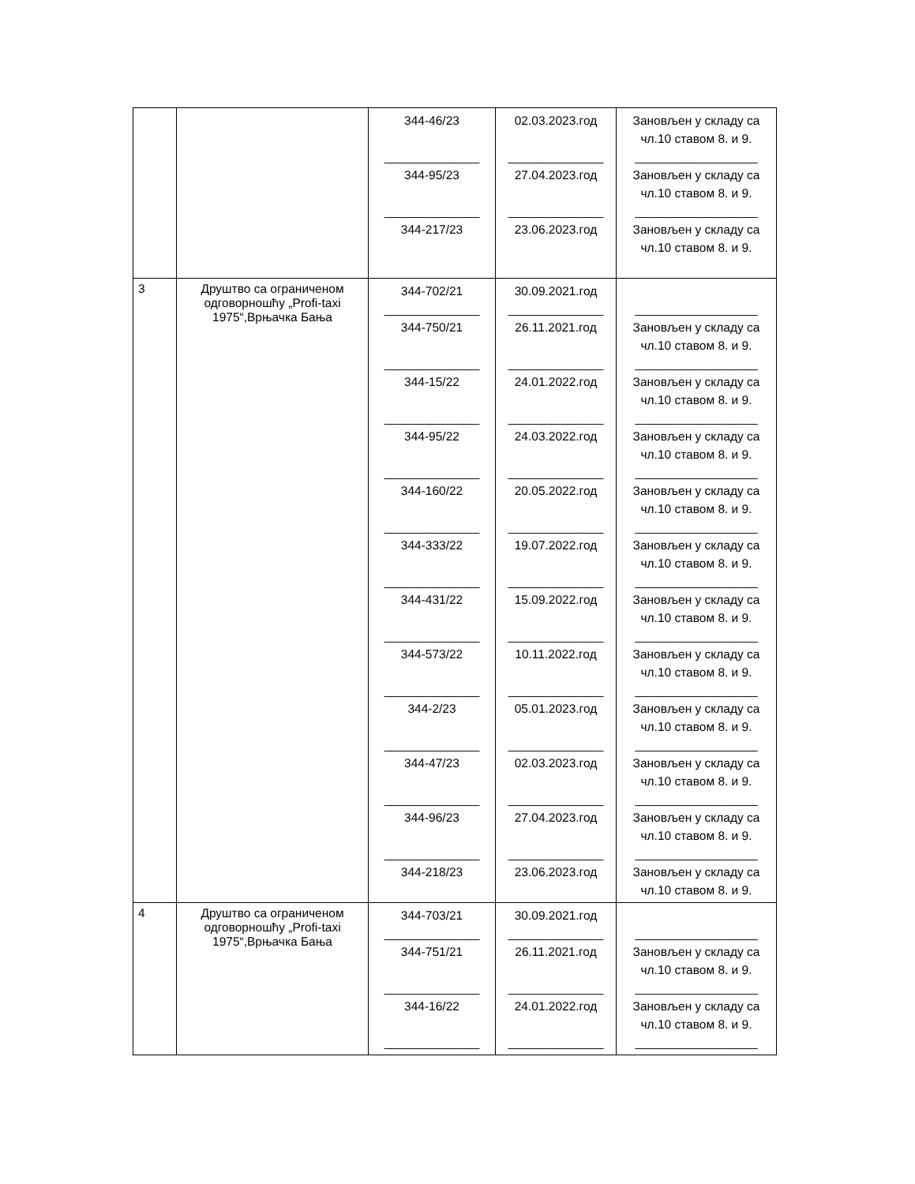| | | 344-46/23 ______________ 344-95/23 ______________ 344-217/23 | 02.03.2023.год ______________ 27.04.2023.год ______________ 23.06.2023.год | Зановљен у складу са чл.10 ставом 8. и 9. __________________ Зановљен у складу са чл.10 ставом 8. и 9. __________________ Зановљен у складу са чл.10 ставом 8. и 9. |
| 3 | Друштво са ограниченом одговорношћу „Profi-taxi 1975“,Врњачка Бања | 344-702/21 ______________ 344-750/21 ______________ 344-15/22 ______________ 344-95/22 ______________ 344-160/22 ______________ 344-333/22 ______________ 344-431/22 ______________ 344-573/22 ______________ 344-2/23 ______________ 344-47/23 ______________ 344-96/23 ______________ 344-218/23 | 30.09.2021.год ______________ 26.11.2021.год ______________ 24.01.2022.год ______________ 24.03.2022.год ______________ 20.05.2022.год ______________ 19.07.2022.год ______________ 15.09.2022.год ______________ 10.11.2022.год ______________ 05.01.2023.год ______________ 02.03.2023.год ______________ 27.04.2023.год ______________ 23.06.2023.год | __________________ Зановљен у складу са чл.10 ставом 8. и 9. __________________ Зановљен у складу са чл.10 ставом 8. и 9. __________________ Зановљен у складу са чл.10 ставом 8. и 9. __________________ Зановљен у складу са чл.10 ставом 8. и 9. __________________ Зановљен у складу са чл.10 ставом 8. и 9. __________________ Зановљен у складу са чл.10 ставом 8. и 9. __________________ Зановљен у складу са чл.10 ставом 8. и 9. __________________ Зановљен у складу са чл.10 ставом 8. и 9. __________________ Зановљен у складу са чл.10 ставом 8. и 9. __________________ Зановљен у складу са чл.10 ставом 8. и 9. __________________ Зановљен у складу са чл.10 ставом 8. и 9. |
| 4 | Друштво са ограниченом одговорношћу „Profi-taxi 1975“,Врњачка Бања | 344-703/21 ______________ 344-751/21 ______________ 344-16/22 ______________ | 30.09.2021.год ______________ 26.11.2021.год ______________ 24.01.2022.год ______________ | __________________ Зановљен у складу са чл.10 ставом 8. и 9. __________________ Зановљен у складу са чл.10 ставом 8. и 9. __________________ |